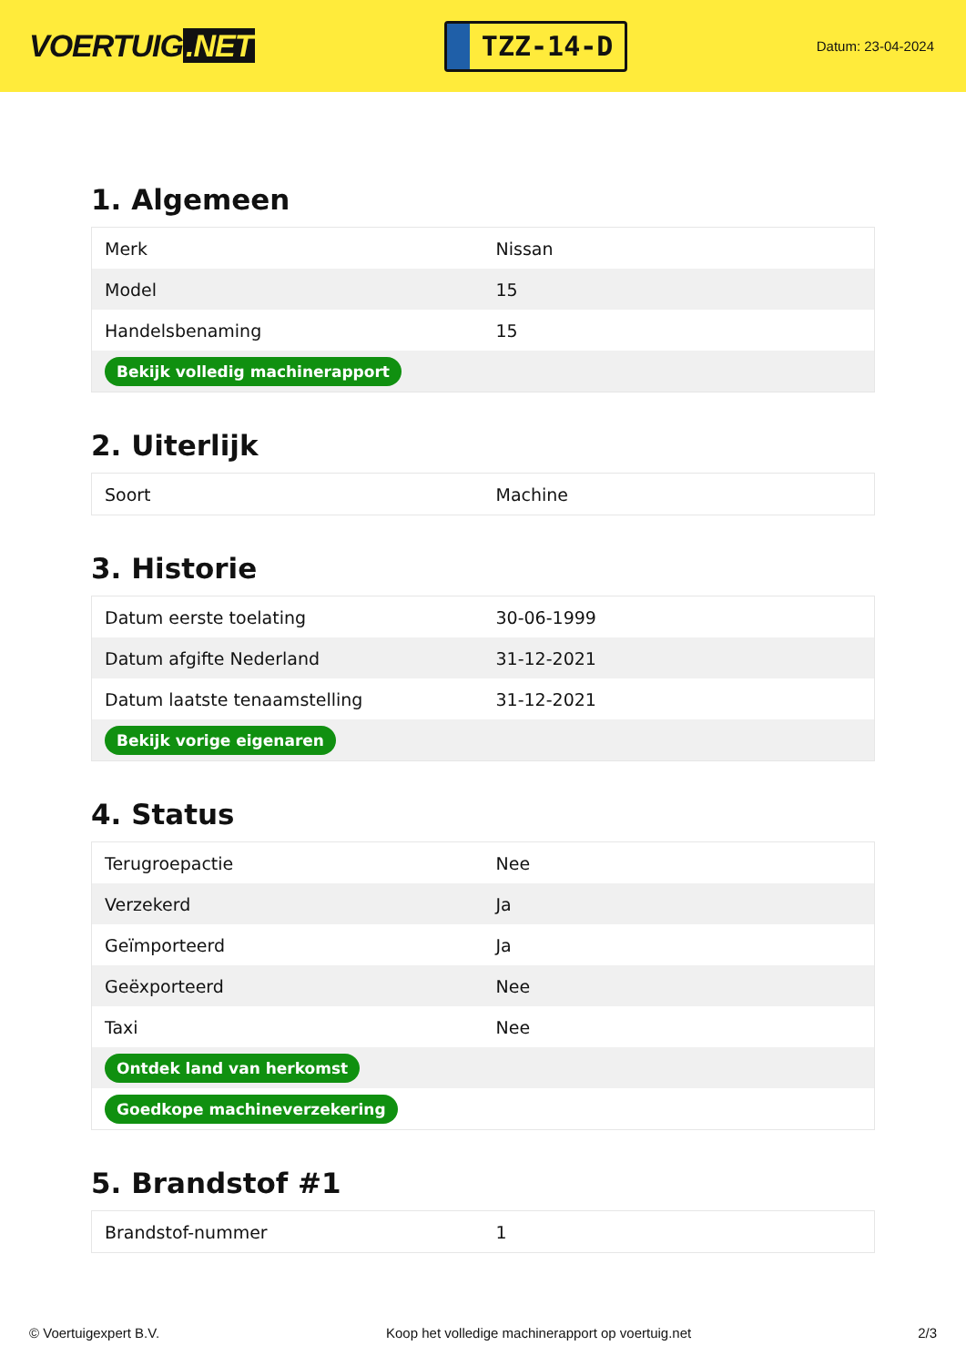VOERTUIG.NET
TZZ-14-D
Datum: 23-04-2024
1. Algemeen
| Merk | Nissan |
| Model | 15 |
| Handelsbenaming | 15 |
| Bekijk volledig machinerapport | |
2. Uiterlijk
| Soort | Machine |
3. Historie
| Datum eerste toelating | 30-06-1999 |
| Datum afgifte Nederland | 31-12-2021 |
| Datum laatste tenaamstelling | 31-12-2021 |
| Bekijk vorige eigenaren | |
4. Status
| Terugroepactie | Nee |
| Verzekerd | Ja |
| Geïmporteerd | Ja |
| Geëxporteerd | Nee |
| Taxi | Nee |
| Ontdek land van herkomst | |
| Goedkope machineverzekering | |
5. Brandstof #1
| Brandstof-nummer | 1 |
© Voertuigexpert B.V. Koop het volledige machinerapport op voertuig.net 2/3